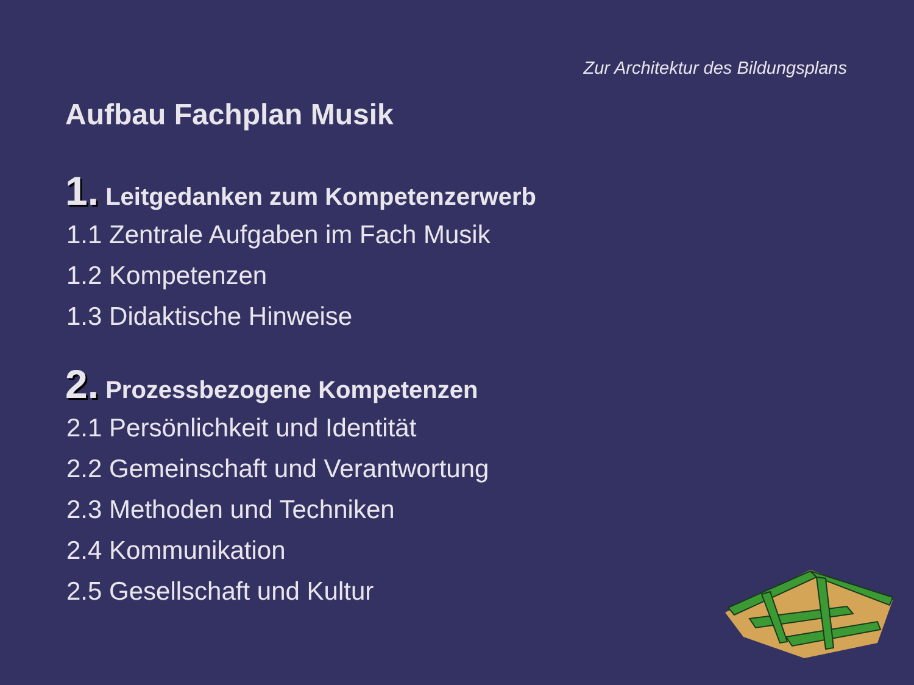Zur Architektur des Bildungsplans
Aufbau Fachplan Musik
1. Leitgedanken zum Kompetenzerwerb
1.1 Zentrale Aufgaben im Fach Musik
1.2 Kompetenzen
1.3 Didaktische Hinweise
2. Prozessbezogene Kompetenzen
2.1 Persönlichkeit und Identität
2.2 Gemeinschaft und Verantwortung
2.3 Methoden und Techniken
2.4 Kommunikation
2.5 Gesellschaft und Kultur